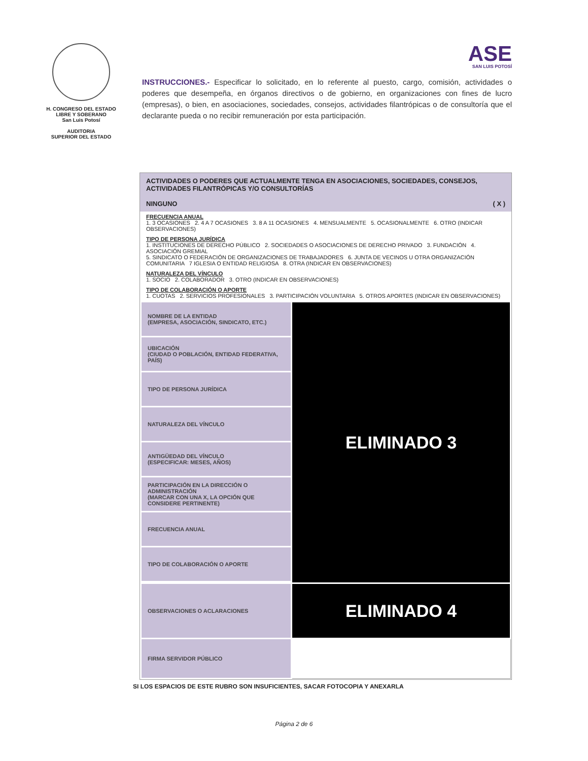H. CONGRESO DEL ESTADO
LIBRE Y SOBERANO
San Luis Potosí
AUDITORIA
SUPERIOR DEL ESTADO
ASE
SAN LUIS POTOSÍ
INSTRUCCIONES.- Especificar lo solicitado, en lo referente al puesto, cargo, comisión, actividades o poderes que desempeña, en órganos directivos o de gobierno, en organizaciones con fines de lucro (empresas), o bien, en asociaciones, sociedades, consejos, actividades filantrópicas o de consultoría que el declarante pueda o no recibir remuneración por esta participación.
ACTIVIDADES O PODERES QUE ACTUALMENTE TENGA EN ASOCIACIONES, SOCIEDADES, CONSEJOS, ACTIVIDADES FILANTRÓPICAS Y/O CONSULTORÍAS
NINGUNO ( X )
FRECUENCIA ANUAL
1. 3 OCASIONES 2. 4 A 7 OCASIONES 3. 8 A 11 OCASIONES 4. MENSUALMENTE 5. OCASIONALMENTE 6. OTRO (INDICAR OBSERVACIONES)
TIPO DE PERSONA JURÍDICA
1. INSTITUCIONES DE DERECHO PÚBLICO 2. SOCIEDADES O ASOCIACIONES DE DERECHO PRIVADO 3. FUNDACIÓN 4. ASOCIACIÓN GREMIAL
5. SINDICATO O FEDERACIÓN DE ORGANIZACIONES DE TRABAJADORES 6. JUNTA DE VECINOS U OTRA ORGANIZACIÓN COMUNITARIA 7 IGLESIA O ENTIDAD RELIGIOSA 8. OTRA (INDICAR EN OBSERVACIONES)
NATURALEZA DEL VÍNCULO
1. SOCIO 2. COLABORADOR 3. OTRO (INDICAR EN OBSERVACIONES)
TIPO DE COLABORACIÓN O APORTE
1. CUOTAS 2. SERVICIOS PROFESIONALES 3. PARTICIPACIÓN VOLUNTARIA 5. OTROS APORTES (INDICAR EN OBSERVACIONES)
| NOMBRE DE LA ENTIDAD (EMPRESA, ASOCIACIÓN, SINDICATO, ETC.) | ELIMINADO 3 |
| UBICACIÓN (CIUDAD O POBLACIÓN, ENTIDAD FEDERATIVA, PAÍS) | |
| TIPO DE PERSONA JURÍDICA | |
| NATURALEZA DEL VÍNCULO | |
| ANTIGÜEDAD DEL VÍNCULO (ESPECIFICAR: MESES, AÑOS) | |
| PARTICIPACIÓN EN LA DIRECCIÓN O ADMINISTRACIÓN (MARCAR CON UNA X, LA OPCIÓN QUE CONSIDERE PERTINENTE) | |
| FRECUENCIA ANUAL | |
| TIPO DE COLABORACIÓN O APORTE | |
| OBSERVACIONES O ACLARACIONES | ELIMINADO 4 |
| FIRMA SERVIDOR PÚBLICO | |
SI LOS ESPACIOS DE ESTE RUBRO SON INSUFICIENTES, SACAR FOTOCOPIA Y ANEXARLA
Página 2 de 6